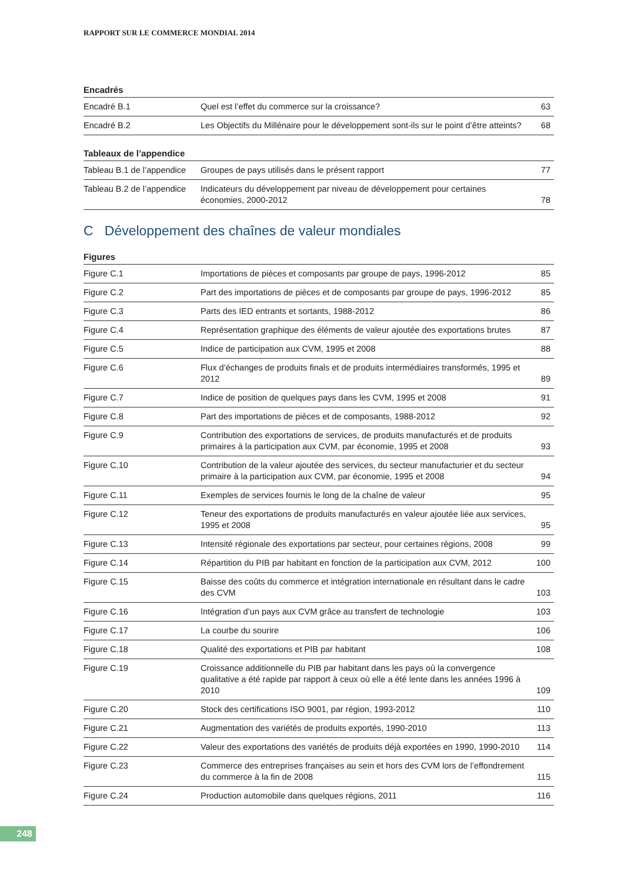RAPPORT SUR LE COMMERCE MONDIAL 2014
Encadrés
| Encadré B.1 | Quel est l’effet du commerce sur la croissance? | 63 |
| Encadré B.2 | Les Objectifs du Millénaire pour le développement sont-ils sur le point d’être atteints? | 68 |
Tableaux de l’appendice
| Tableau B.1 de l’appendice | Groupes de pays utilisés dans le présent rapport | 77 |
| Tableau B.2 de l’appendice | Indicateurs du développement par niveau de développement pour certaines économies, 2000-2012 | 78 |
C Développement des chaînes de valeur mondiales
Figures
| Figure C.1 | Importations de pièces et composants par groupe de pays, 1996-2012 | 85 |
| Figure C.2 | Part des importations de pièces et de composants par groupe de pays, 1996-2012 | 85 |
| Figure C.3 | Parts des IED entrants et sortants, 1988-2012 | 86 |
| Figure C.4 | Représentation graphique des éléments de valeur ajoutée des exportations brutes | 87 |
| Figure C.5 | Indice de participation aux CVM, 1995 et 2008 | 88 |
| Figure C.6 | Flux d’échanges de produits finals et de produits intermédiaires transformés, 1995 et 2012 | 89 |
| Figure C.7 | Indice de position de quelques pays dans les CVM, 1995 et 2008 | 91 |
| Figure C.8 | Part des importations de pièces et de composants, 1988-2012 | 92 |
| Figure C.9 | Contribution des exportations de services, de produits manufacturés et de produits primaires à la participation aux CVM, par économie, 1995 et 2008 | 93 |
| Figure C.10 | Contribution de la valeur ajoutée des services, du secteur manufacturier et du secteur primaire à la participation aux CVM, par économie, 1995 et 2008 | 94 |
| Figure C.11 | Exemples de services fournis le long de la chaîne de valeur | 95 |
| Figure C.12 | Teneur des exportations de produits manufacturés en valeur ajoutée liée aux services, 1995 et 2008 | 95 |
| Figure C.13 | Intensité régionale des exportations par secteur, pour certaines régions, 2008 | 99 |
| Figure C.14 | Répartition du PIB par habitant en fonction de la participation aux CVM, 2012 | 100 |
| Figure C.15 | Baisse des coûts du commerce et intégration internationale en résultant dans le cadre des CVM | 103 |
| Figure C.16 | Intégration d’un pays aux CVM grâce au transfert de technologie | 103 |
| Figure C.17 | La courbe du sourire | 106 |
| Figure C.18 | Qualité des exportations et PIB par habitant | 108 |
| Figure C.19 | Croissance additionnelle du PIB par habitant dans les pays où la convergence qualitative a été rapide par rapport à ceux où elle a été lente dans les années 1996 à 2010 | 109 |
| Figure C.20 | Stock des certifications ISO 9001, par région, 1993-2012 | 110 |
| Figure C.21 | Augmentation des variétés de produits exportés, 1990-2010 | 113 |
| Figure C.22 | Valeur des exportations des variétés de produits déjà exportées en 1990, 1990-2010 | 114 |
| Figure C.23 | Commerce des entreprises françaises au sein et hors des CVM lors de l’effondrement du commerce à la fin de 2008 | 115 |
| Figure C.24 | Production automobile dans quelques régions, 2011 | 116 |
248